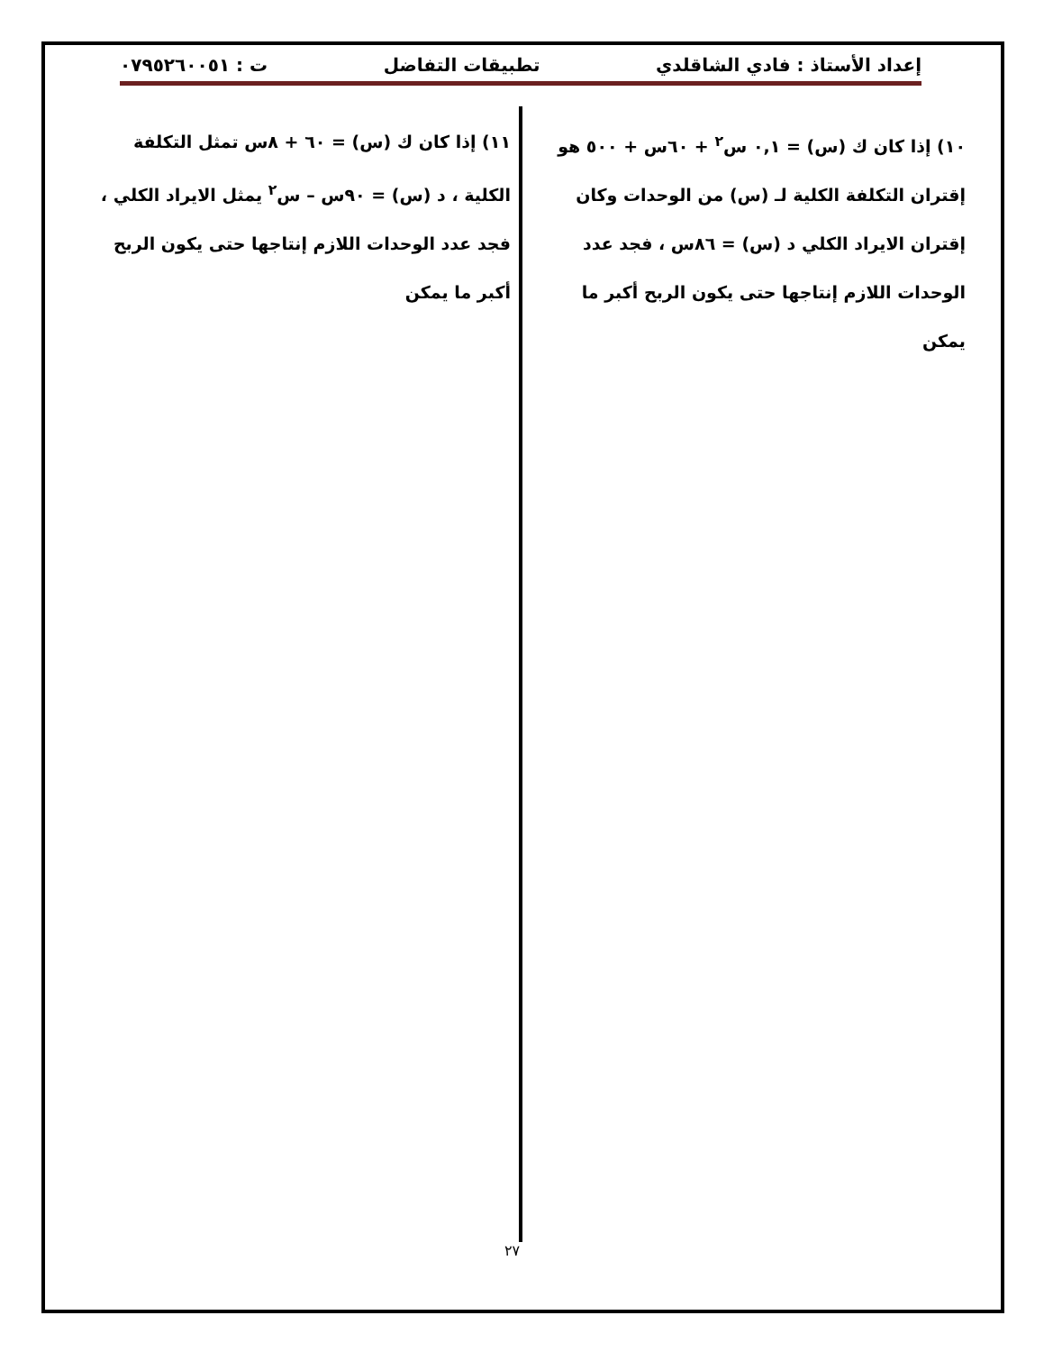إعداد الأستاذ : فادي الشاقلدي تطبيقات التفاضل ت : ٠٧٩٥٢٦٠٠٥١
١٠) إذا كان ك (س) = ٠,١ س<sup>٢</sup> + ٦٠س + ٥٠٠ هو إقتران التكلفة الكلية لـ (س) من الوحدات وكان إقتران الايراد الكلي د (س) = ٨٦س ، فجد عدد الوحدات اللازم إنتاجها حتى يكون الربح أكبر ما يمكن
١١) إذا كان ك (س) = ٦٠ + ٨س تمثل التكلفة الكلية ، د (س) = ٩٠س – س<sup>٢</sup> يمثل الايراد الكلي ، فجد عدد الوحدات اللازم إنتاجها حتى يكون الربح أكبر ما يمكن
٢٧